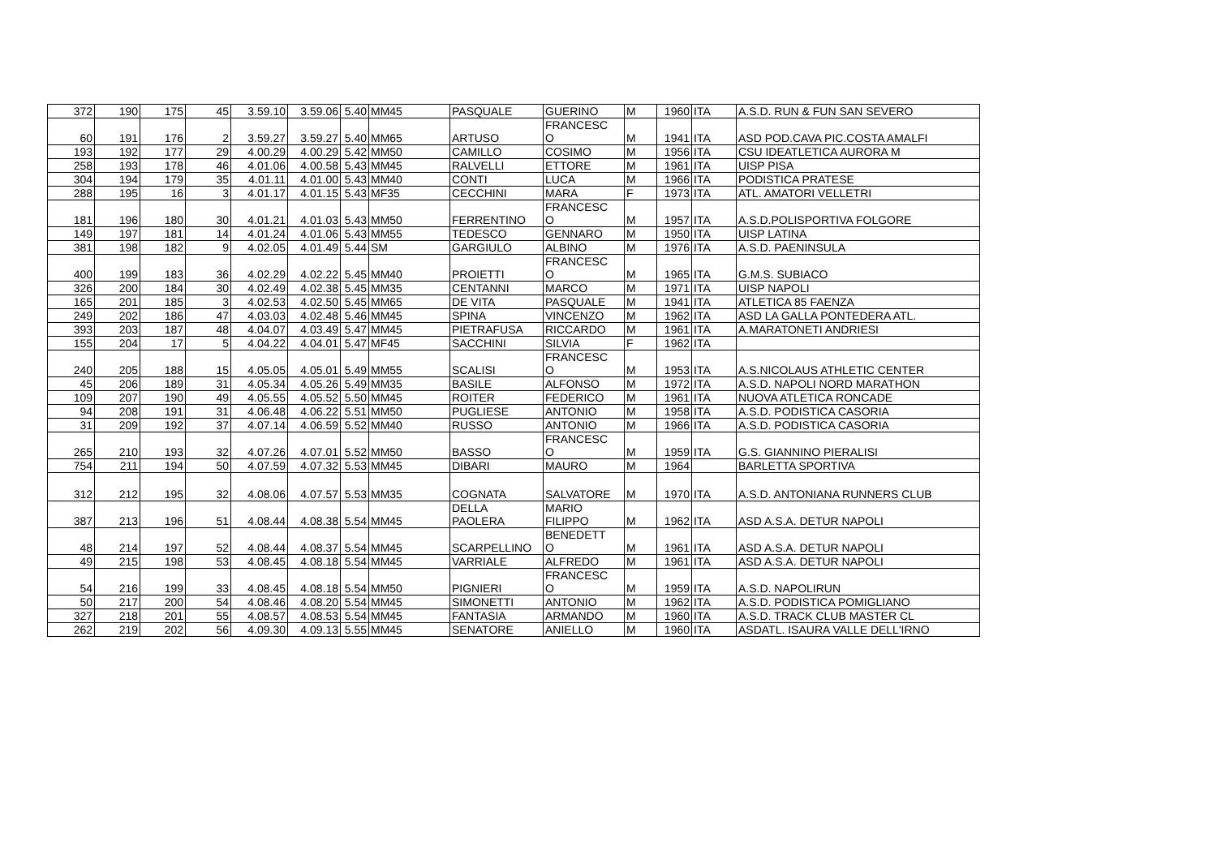| 372 | 190 | 175 | 45 | 3.59.10 | 3.59.06 | 5.40 | MM45 | PASQUALE | GUERINO | M | 1960 | ITA | A.S.D. RUN & FUN SAN SEVERO |
| 60 | 191 | 176 | 2 | 3.59.27 | 3.59.27 | 5.40 | MM65 | ARTUSO | FRANCESC O | M | 1941 | ITA | ASD POD.CAVA PIC.COSTA AMALFI |
| 193 | 192 | 177 | 29 | 4.00.29 | 4.00.29 | 5.42 | MM50 | CAMILLO | COSIMO | M | 1956 | ITA | CSU IDEATLETICA AURORA M |
| 258 | 193 | 178 | 46 | 4.01.06 | 4.00.58 | 5.43 | MM45 | RALVELLI | ETTORE | M | 1961 | ITA | UISP PISA |
| 304 | 194 | 179 | 35 | 4.01.11 | 4.01.00 | 5.43 | MM40 | CONTI | LUCA | M | 1966 | ITA | PODISTICA PRATESE |
| 288 | 195 | 16 | 3 | 4.01.17 | 4.01.15 | 5.43 | MF35 | CECCHINI | MARA | F | 1973 | ITA | ATL. AMATORI VELLETRI |
| 181 | 196 | 180 | 30 | 4.01.21 | 4.01.03 | 5.43 | MM50 | FERRENTINO | FRANCESC O | M | 1957 | ITA | A.S.D.POLISPORTIVA FOLGORE |
| 149 | 197 | 181 | 14 | 4.01.24 | 4.01.06 | 5.43 | MM55 | TEDESCO | GENNARO | M | 1950 | ITA | UISP LATINA |
| 381 | 198 | 182 | 9 | 4.02.05 | 4.01.49 | 5.44 | SM | GARGIULO | ALBINO | M | 1976 | ITA | A.S.D. PAENINSULA |
| 400 | 199 | 183 | 36 | 4.02.29 | 4.02.22 | 5.45 | MM40 | PROIETTI | FRANCESC O | M | 1965 | ITA | G.M.S. SUBIACO |
| 326 | 200 | 184 | 30 | 4.02.49 | 4.02.38 | 5.45 | MM35 | CENTANNI | MARCO | M | 1971 | ITA | UISP NAPOLI |
| 165 | 201 | 185 | 3 | 4.02.53 | 4.02.50 | 5.45 | MM65 | DE VITA | PASQUALE | M | 1941 | ITA | ATLETICA 85 FAENZA |
| 249 | 202 | 186 | 47 | 4.03.03 | 4.02.48 | 5.46 | MM45 | SPINA | VINCENZO | M | 1962 | ITA | ASD LA GALLA PONTEDERA ATL. |
| 393 | 203 | 187 | 48 | 4.04.07 | 4.03.49 | 5.47 | MM45 | PIETRAFUSA | RICCARDO | M | 1961 | ITA | A.MARATONETI ANDRIESI |
| 155 | 204 | 17 | 5 | 4.04.22 | 4.04.01 | 5.47 | MF45 | SACCHINI | SILVIA | F | 1962 | ITA | |
| 240 | 205 | 188 | 15 | 4.05.05 | 4.05.01 | 5.49 | MM55 | SCALISI | FRANCESC O | M | 1953 | ITA | A.S.NICOLAUS ATHLETIC CENTER |
| 45 | 206 | 189 | 31 | 4.05.34 | 4.05.26 | 5.49 | MM35 | BASILE | ALFONSO | M | 1972 | ITA | A.S.D. NAPOLI NORD MARATHON |
| 109 | 207 | 190 | 49 | 4.05.55 | 4.05.52 | 5.50 | MM45 | ROITER | FEDERICO | M | 1961 | ITA | NUOVA ATLETICA RONCADE |
| 94 | 208 | 191 | 31 | 4.06.48 | 4.06.22 | 5.51 | MM50 | PUGLIESE | ANTONIO | M | 1958 | ITA | A.S.D. PODISTICA CASORIA |
| 31 | 209 | 192 | 37 | 4.07.14 | 4.06.59 | 5.52 | MM40 | RUSSO | ANTONIO | M | 1966 | ITA | A.S.D. PODISTICA CASORIA |
| 265 | 210 | 193 | 32 | 4.07.26 | 4.07.01 | 5.52 | MM50 | BASSO | FRANCESC O | M | 1959 | ITA | G.S. GIANNINO PIERALISI |
| 754 | 211 | 194 | 50 | 4.07.59 | 4.07.32 | 5.53 | MM45 | DIBARI | MAURO | M | 1964 | | BARLETTA SPORTIVA |
| 312 | 212 | 195 | 32 | 4.08.06 | 4.07.57 | 5.53 | MM35 | COGNATA | SALVATORE | M | 1970 | ITA | A.S.D. ANTONIANA RUNNERS CLUB |
| 387 | 213 | 196 | 51 | 4.08.44 | 4.08.38 | 5.54 | MM45 | DELLA PAOLERA | MARIO FILIPPO | M | 1962 | ITA | ASD A.S.A. DETUR NAPOLI |
| 48 | 214 | 197 | 52 | 4.08.44 | 4.08.37 | 5.54 | MM45 | SCARPELLINO | BENEDETT O | M | 1961 | ITA | ASD A.S.A. DETUR NAPOLI |
| 49 | 215 | 198 | 53 | 4.08.45 | 4.08.18 | 5.54 | MM45 | VARRIALE | ALFREDO | M | 1961 | ITA | ASD A.S.A. DETUR NAPOLI |
| 54 | 216 | 199 | 33 | 4.08.45 | 4.08.18 | 5.54 | MM50 | PIGNIERI | FRANCESC O | M | 1959 | ITA | A.S.D. NAPOLIRUN |
| 50 | 217 | 200 | 54 | 4.08.46 | 4.08.20 | 5.54 | MM45 | SIMONETTI | ANTONIO | M | 1962 | ITA | A.S.D. PODISTICA POMIGLIANO |
| 327 | 218 | 201 | 55 | 4.08.57 | 4.08.53 | 5.54 | MM45 | FANTASIA | ARMANDO | M | 1960 | ITA | A.S.D. TRACK CLUB MASTER CL |
| 262 | 219 | 202 | 56 | 4.09.30 | 4.09.13 | 5.55 | MM45 | SENATORE | ANIELLO | M | 1960 | ITA | ASDATL. ISAURA VALLE DELL'IRNO |